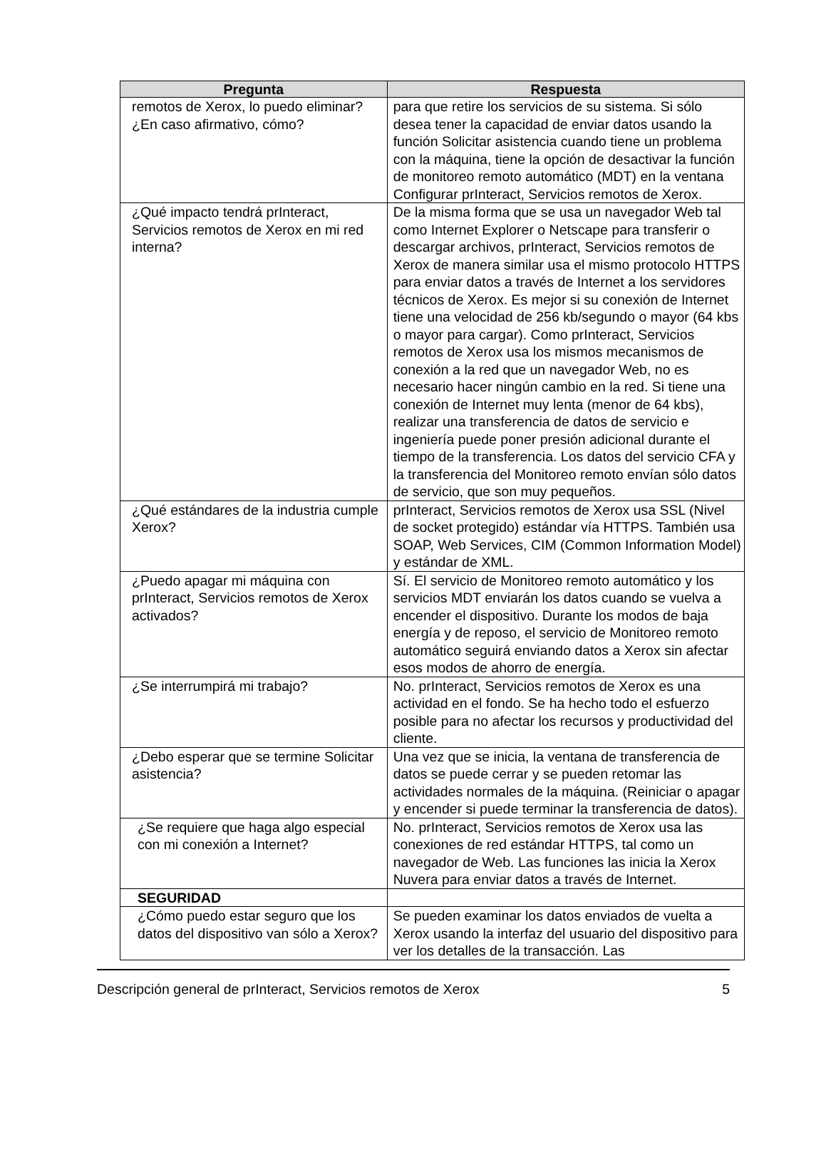| Pregunta | Respuesta |
| --- | --- |
| remotos de Xerox, lo puedo eliminar? ¿En caso afirmativo, cómo? | para que retire los servicios de su sistema. Si sólo desea tener la capacidad de enviar datos usando la función Solicitar asistencia cuando tiene un problema con la máquina, tiene la opción de desactivar la función de monitoreo remoto automático (MDT) en la ventana Configurar prInteract, Servicios remotos de Xerox. |
| ¿Qué impacto tendrá prInteract, Servicios remotos de Xerox en mi red interna? | De la misma forma que se usa un navegador Web tal como Internet Explorer o Netscape para transferir o descargar archivos, prInteract, Servicios remotos de Xerox de manera similar usa el mismo protocolo HTTPS para enviar datos a través de Internet a los servidores técnicos de Xerox. Es mejor si su conexión de Internet tiene una velocidad de 256 kb/segundo o mayor (64 kbs o mayor para cargar). Como prInteract, Servicios remotos de Xerox usa los mismos mecanismos de conexión a la red que un navegador Web, no es necesario hacer ningún cambio en la red. Si tiene una conexión de Internet muy lenta (menor de 64 kbs), realizar una transferencia de datos de servicio e ingeniería puede poner presión adicional durante el tiempo de la transferencia. Los datos del servicio CFA y la transferencia del Monitoreo remoto envían sólo datos de servicio, que son muy pequeños. |
| ¿Qué estándares de la industria cumple Xerox? | prInteract, Servicios remotos de Xerox usa SSL (Nivel de socket protegido) estándar vía HTTPS. También usa SOAP, Web Services, CIM (Common Information Model) y estándar de XML. |
| ¿Puedo apagar mi máquina con prInteract, Servicios remotos de Xerox activados? | Sí. El servicio de Monitoreo remoto automático y los servicios MDT enviarán los datos cuando se vuelva a encender el dispositivo. Durante los modos de baja energía y de reposo, el servicio de Monitoreo remoto automático seguirá enviando datos a Xerox sin afectar esos modos de ahorro de energía. |
| ¿Se interrumpirá mi trabajo? | No. prInteract, Servicios remotos de Xerox es una actividad en el fondo. Se ha hecho todo el esfuerzo posible para no afectar los recursos y productividad del cliente. |
| ¿Debo esperar que se termine Solicitar asistencia? | Una vez que se inicia, la ventana de transferencia de datos se puede cerrar y se pueden retomar las actividades normales de la máquina. (Reiniciar o apagar y encender si puede terminar la transferencia de datos). |
| ¿Se requiere que haga algo especial con mi conexión a Internet? | No. prInteract, Servicios remotos de Xerox usa las conexiones de red estándar HTTPS, tal como un navegador de Web. Las funciones las inicia la Xerox Nuvera para enviar datos a través de Internet. |
| SEGURIDAD | |
| ¿Cómo puedo estar seguro que los datos del dispositivo van sólo a Xerox? | Se pueden examinar los datos enviados de vuelta a Xerox usando la interfaz del usuario del dispositivo para ver los detalles de la transacción. Las |
Descripción general de prInteract, Servicios remotos de Xerox 5